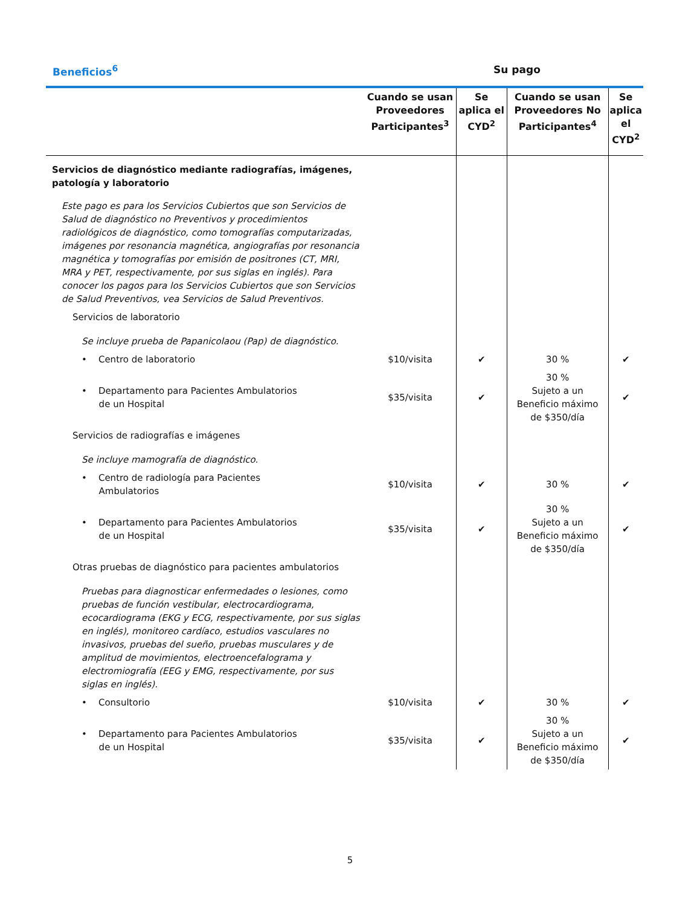Beneficios<sup>6</sup> Su pago
| | Cuando se usan Proveedores Participantes<sup>3</sup> | Se aplica el CYD<sup>2</sup> | Cuando se usan Proveedores No Participantes<sup>4</sup> | Se aplica el CYD<sup>2</sup> |
| --- | --- | --- | --- | --- |
| Servicios de diagnóstico mediante radiografías, imágenes, patología y laboratorio | | | | |
| Este pago es para los Servicios Cubiertos que son Servicios de Salud de diagnóstico no Preventivos y procedimientos radiológicos de diagnóstico, como tomografías computarizadas, imágenes por resonancia magnética, angiografías por resonancia magnética y tomografías por emisión de positrones (CT, MRI, MRA y PET, respectivamente, por sus siglas en inglés). Para conocer los pagos para los Servicios Cubiertos que son Servicios de Salud Preventivos, vea Servicios de Salud Preventivos. | | | | |
| Servicios de laboratorio | | | | |
| Se incluye prueba de Papanicolaou (Pap) de diagnóstico. | | | | |
| • Centro de laboratorio | $10/visita | ✔ | 30 % | ✔ |
| • Departamento para Pacientes Ambulatorios de un Hospital | $35/visita | ✔ | 30 % Sujeto a un Beneficio máximo de $350/día | ✔ |
| Servicios de radiografías e imágenes | | | | |
| Se incluye mamografía de diagnóstico. | | | | |
| • Centro de radiología para Pacientes Ambulatorios | $10/visita | ✔ | 30 % | ✔ |
| • Departamento para Pacientes Ambulatorios de un Hospital | $35/visita | ✔ | 30 % Sujeto a un Beneficio máximo de $350/día | ✔ |
| Otras pruebas de diagnóstico para pacientes ambulatorios | | | | |
| Pruebas para diagnosticar enfermedades o lesiones, como pruebas de función vestibular, electrocardiograma, ecocardiograma (EKG y ECG, respectivamente, por sus siglas en inglés), monitoreo cardíaco, estudios vasculares no invasivos, pruebas del sueño, pruebas musculares y de amplitud de movimientos, electroencefalograma y electromiografía (EEG y EMG, respectivamente, por sus siglas en inglés). | | | | |
| • Consultorio | $10/visita | ✔ | 30 % | ✔ |
| • Departamento para Pacientes Ambulatorios de un Hospital | $35/visita | ✔ | 30 % Sujeto a un Beneficio máximo de $350/día | ✔ |
5